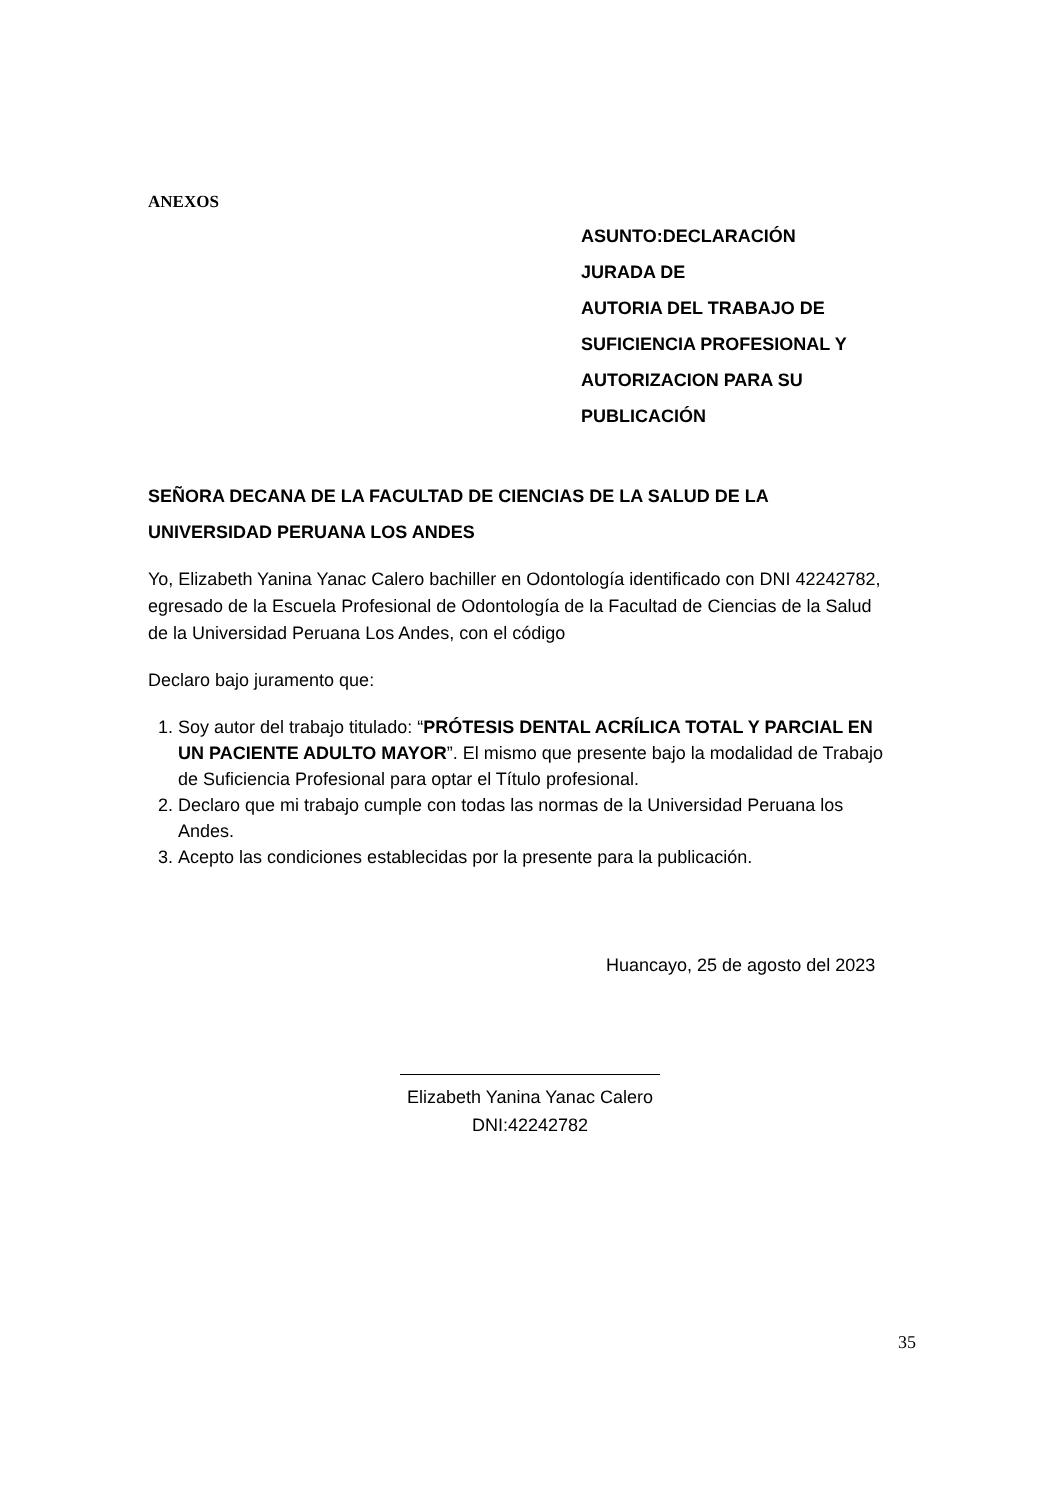ANEXOS
ASUNTO:DECLARACIÓN
JURADA DE
AUTORIA DEL TRABAJO DE
SUFICIENCIA PROFESIONAL Y
AUTORIZACION PARA SU
PUBLICACIÓN
SEÑORA DECANA DE LA FACULTAD DE CIENCIAS DE LA SALUD DE LA UNIVERSIDAD PERUANA LOS ANDES
Yo, Elizabeth Yanina Yanac Calero bachiller en Odontología identificado con DNI 42242782, egresado de la Escuela Profesional de Odontología de la Facultad de Ciencias de la Salud de la Universidad Peruana Los Andes, con el código
Declaro bajo juramento que:
1. Soy autor del trabajo titulado: “PRÓTESIS DENTAL ACRÍLICA TOTAL Y PARCIAL EN UN PACIENTE ADULTO MAYOR”. El mismo que presente bajo la modalidad de Trabajo de Suficiencia Profesional para optar el Título profesional.
2. Declaro que mi trabajo cumple con todas las normas de la Universidad Peruana los Andes.
3. Acepto las condiciones establecidas por la presente para la publicación.
Huancayo, 25 de agosto del 2023
Elizabeth Yanina Yanac Calero
DNI:42242782
35